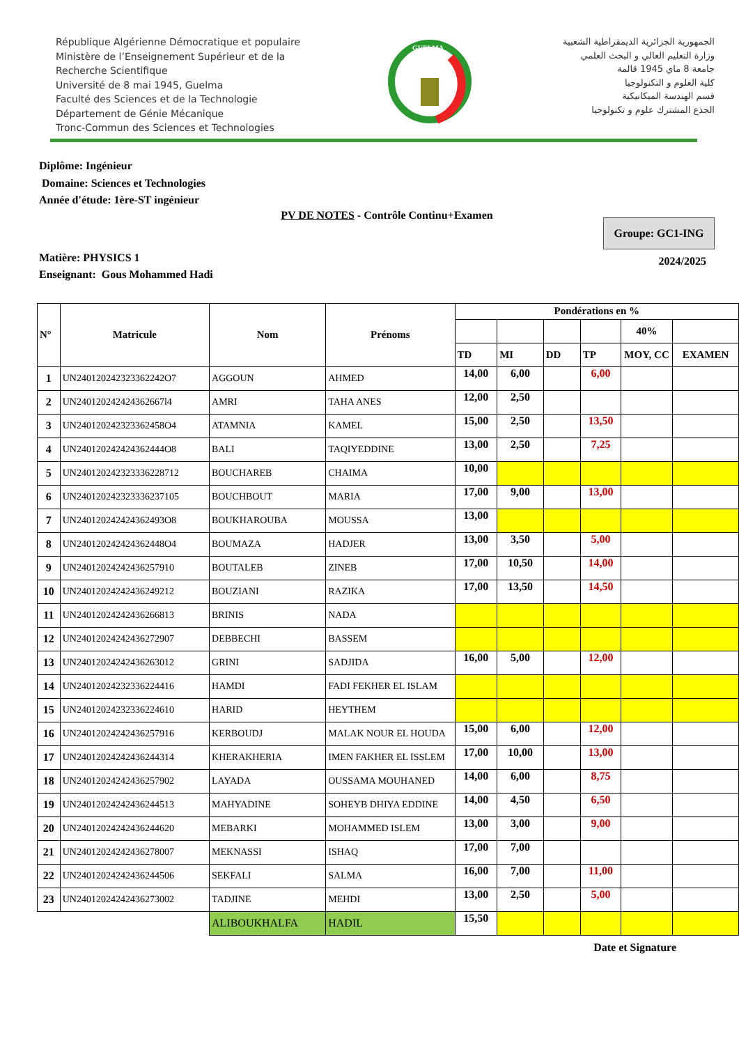République Algérienne Démocratique et populaire
Ministère de l’Enseignement Supérieur et de la
Recherche Scientifique
Université de 8 mai 1945, Guelma
Faculté des Sciences et de la Technologie
Département de Génie Mécanique
Tronc-Commun des Sciences et Technologies
GUELMA
الجمهورية الجزائرية الديمقراطية الشعبية
وزارة التعليم العالي و البحث العلمي
جامعة 8 ماي 1945 قالمة
كلية العلوم و التكنولوجيا
قسم الهندسة الميكانيكية
الجذع المشترك علوم و تكنولوجيا
Diplôme: Ingénieur
Domaine: Sciences et Technologies
Année d'étude: 1ère-ST ingénieur
PV DE NOTES - Contrôle Continu+Examen
Groupe: GC1-ING
2024/2025
Matière: PHYSICS 1
Enseignant: Gous Mohammed Hadi
| N° | Matricule | Nom | Prénoms | Pondérations en % | | | | | |
| --- | --- | --- | --- | --- | --- | --- | --- | --- | --- |
| | | | | | | | | 40% | |
| | | | | TD | MI | DD | TP | MOY, CC | EXAMEN |
| 1 | UN240120242323362242O7 | AGGOUN | AHMED | 14,00 | 6,00 | | 6,00 | | |
| 2 | UN240120242424362667l4 | AMRI | TAHA ANES | 12,00 | 2,50 | | | | |
| 3 | UN240120242323362458O4 | ATAMNIA | KAMEL | 15,00 | 2,50 | | 13,50 | | |
| 4 | UN240120242424362444O8 | BALI | TAQIYEDDINE | 13,00 | 2,50 | | 7,25 | | |
| 5 | UN24012024232333622871​2 | BOUCHAREB | CHAIMA | 10,00 | | | | | |
| 6 | UN24012024232333623710​5 | BOUCHBOUT | MARIA | 17,00 | 9,00 | | 13,00 | | |
| 7 | UN240120242424362493O8 | BOUKHAROUBA | MOUSSA | 13,00 | | | | | |
| 8 | UN240120242424362448O4 | BOUMAZA | HADJER | 13,00 | 3,50 | | 5,00 | | |
| 9 | UN24012024242436257910 | BOUTALEB | ZINEB | 17,00 | 10,50 | | 14,00 | | |
| 10 | UN24012024242436249212 | BOUZIANI | RAZIKA | 17,00 | 13,50 | | 14,50 | | |
| 11 | UN24012024242436266813 | BRINIS | NADA | | | | | | |
| 12 | UN24012024242436272907 | DEBBECHI | BASSEM | | | | | | |
| 13 | UN24012024242436263012 | GRINI | SADJIDA | 16,00 | 5,00 | | 12,00 | | |
| 14 | UN24012024232336224416 | HAMDI | FADI FEKHER EL ISLAM | | | | | | |
| 15 | UN24012024232336224610 | HARID | HEYTHEM | | | | | | |
| 16 | UN24012024242436257916 | KERBOUDJ | MALAK NOUR EL HOUDA | 15,00 | 6,00 | | 12,00 | | |
| 17 | UN24012024242436244314 | KHERAKHERIA | IMEN FAKHER EL ISSLEM | 17,00 | 10,00 | | 13,00 | | |
| 18 | UN24012024242436257902 | LAYADA | OUSSAMA MOUHANED | 14,00 | 6,00 | | 8,75 | | |
| 19 | UN24012024242436244513 | MAHYADINE | SOHEYB DHIYA EDDINE | 14,00 | 4,50 | | 6,50 | | |
| 20 | UN24012024242436244620 | MEBARKI | MOHAMMED ISLEM | 13,00 | 3,00 | | 9,00 | | |
| 21 | UN24012024242436278007 | MEKNASSI | ISHAQ | 17,00 | 7,00 | | | | |
| 22 | UN24012024242436244506 | SEKFALI | SALMA | 16,00 | 7,00 | | 11,00 | | |
| 23 | UN24012024242436273002 | TADJINE | MEHDI | 13,00 | 2,50 | | 5,00 | | |
| | | ALIBOUKHALFA | HADIL | 15,50 | | | | | |
Date et Signature